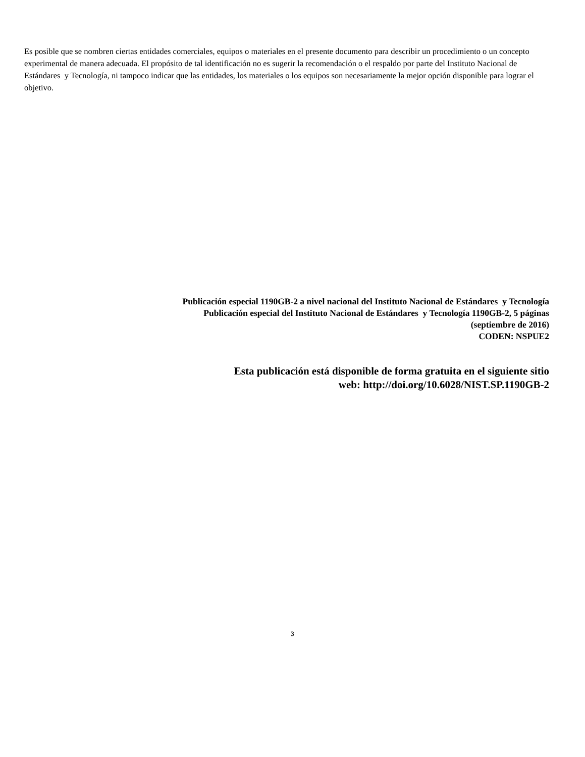Es posible que se nombren ciertas entidades comerciales, equipos o materiales en el presente documento para describir un procedimiento o un concepto experimental de manera adecuada. El propósito de tal identificación no es sugerir la recomendación o el respaldo por parte del Instituto Nacional de Estándares y Tecnología, ni tampoco indicar que las entidades, los materiales o los equipos son necesariamente la mejor opción disponible para lograr el objetivo.
Publicación especial 1190GB-2 a nivel nacional del Instituto Nacional de Estándares y Tecnología
Publicación especial del Instituto Nacional de Estándares y Tecnología 1190GB-2, 5 páginas
(septiembre de 2016)
CODEN: NSPUE2
Esta publicación está disponible de forma gratuita en el siguiente sitio
web: http://doi.org/10.6028/NIST.SP.1190GB-2
3